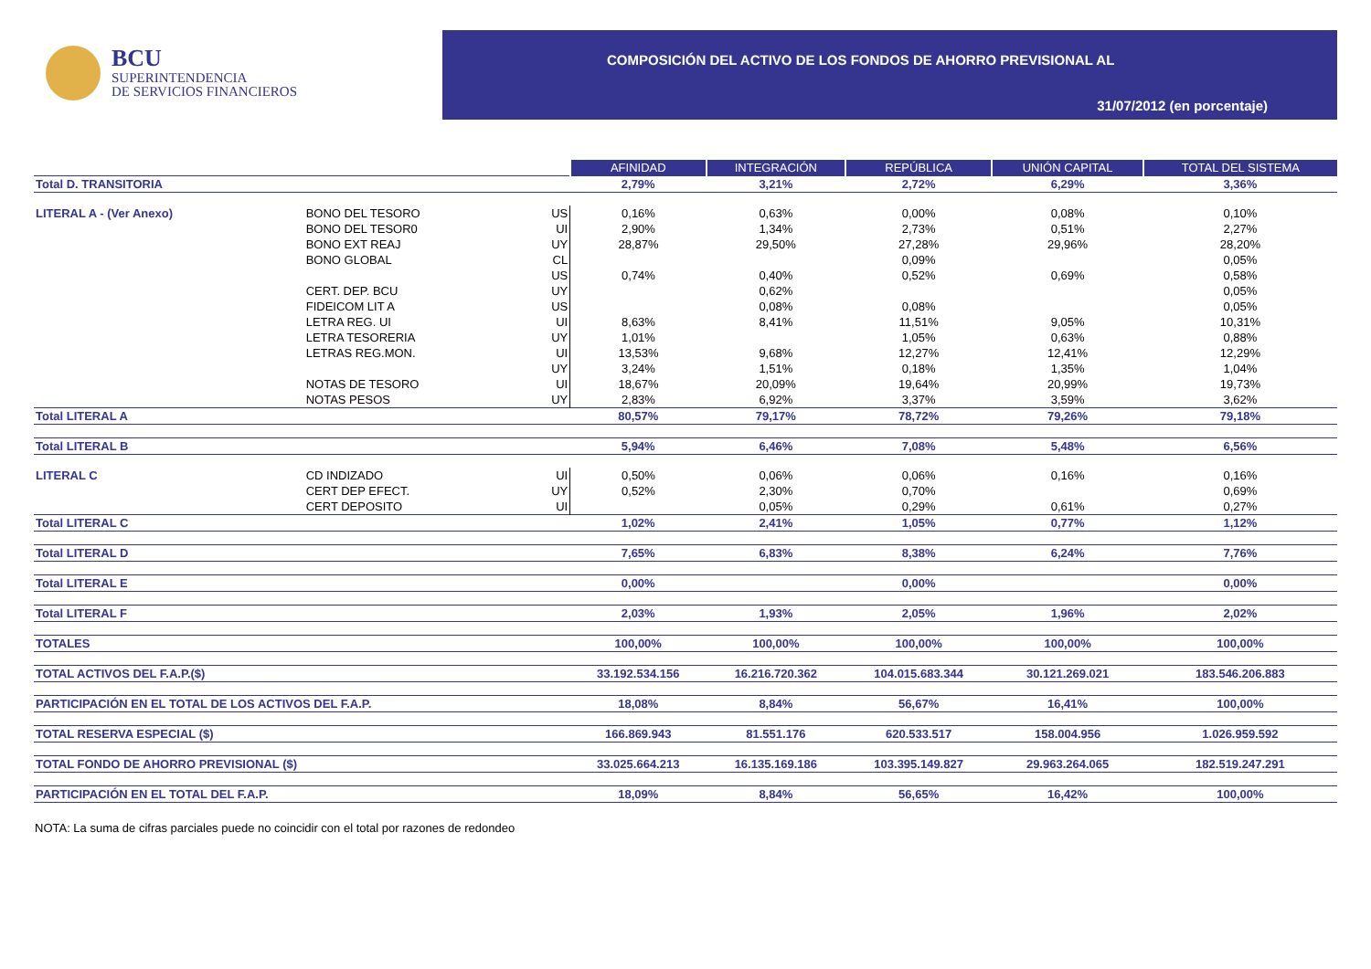BCU
SUPERINTENDENCIA
DE SERVICIOS FINANCIEROS
COMPOSICIÓN DEL ACTIVO DE LOS FONDOS DE AHORRO PREVISIONAL AL
31/07/2012 (en porcentaje)
| | | | AFINIDAD | INTEGRACIÓN | REPÚBLICA | UNIÓN CAPITAL | TOTAL DEL SISTEMA |
| Total D. TRANSITORIA | | | 2,79% | 3,21% | 2,72% | 6,29% | 3,36% |
| LITERAL A - (Ver Anexo) | BONO DEL TESORO | US | 0,16% | 0,63% | 0,00% | 0,08% | 0,10% |
| | BONO DEL TESOR0 | UI | 2,90% | 1,34% | 2,73% | 0,51% | 2,27% |
| | BONO EXT REAJ | UY | 28,87% | 29,50% | 27,28% | 29,96% | 28,20% |
| | BONO GLOBAL | CL | | | 0,09% | | 0,05% |
| | | US | 0,74% | 0,40% | 0,52% | 0,69% | 0,58% |
| | CERT. DEP. BCU | UY | | 0,62% | | | 0,05% |
| | FIDEICOM LIT A | US | | 0,08% | 0,08% | | 0,05% |
| | LETRA REG. UI | UI | 8,63% | 8,41% | 11,51% | 9,05% | 10,31% |
| | LETRA TESORERIA | UY | 1,01% | | 1,05% | 0,63% | 0,88% |
| | LETRAS REG.MON. | UI | 13,53% | 9,68% | 12,27% | 12,41% | 12,29% |
| | | UY | 3,24% | 1,51% | 0,18% | 1,35% | 1,04% |
| | NOTAS DE TESORO | UI | 18,67% | 20,09% | 19,64% | 20,99% | 19,73% |
| | NOTAS PESOS | UY | 2,83% | 6,92% | 3,37% | 3,59% | 3,62% |
| Total LITERAL A | | | 80,57% | 79,17% | 78,72% | 79,26% | 79,18% |
| Total LITERAL B | | | 5,94% | 6,46% | 7,08% | 5,48% | 6,56% |
| LITERAL C | CD INDIZADO | UI | 0,50% | 0,06% | 0,06% | 0,16% | 0,16% |
| | CERT DEP EFECT. | UY | 0,52% | 2,30% | 0,70% | | 0,69% |
| | CERT DEPOSITO | UI | | 0,05% | 0,29% | 0,61% | 0,27% |
| Total LITERAL C | | | 1,02% | 2,41% | 1,05% | 0,77% | 1,12% |
| Total LITERAL D | | | 7,65% | 6,83% | 8,38% | 6,24% | 7,76% |
| Total LITERAL E | | | 0,00% | | 0,00% | | 0,00% |
| Total LITERAL F | | | 2,03% | 1,93% | 2,05% | 1,96% | 2,02% |
| TOTALES | | | 100,00% | 100,00% | 100,00% | 100,00% | 100,00% |
| TOTAL ACTIVOS DEL F.A.P.($) | | | 33.192.534.156 | 16.216.720.362 | 104.015.683.344 | 30.121.269.021 | 183.546.206.883 |
| PARTICIPACIÓN EN EL TOTAL DE LOS ACTIVOS DEL F.A.P. | | | 18,08% | 8,84% | 56,67% | 16,41% | 100,00% |
| TOTAL RESERVA ESPECIAL ($) | | | 166.869.943 | 81.551.176 | 620.533.517 | 158.004.956 | 1.026.959.592 |
| TOTAL FONDO DE AHORRO PREVISIONAL ($) | | | 33.025.664.213 | 16.135.169.186 | 103.395.149.827 | 29.963.264.065 | 182.519.247.291 |
| PARTICIPACIÓN EN EL TOTAL DEL F.A.P. | | | 18,09% | 8,84% | 56,65% | 16,42% | 100,00% |
NOTA: La suma de cifras parciales puede no coincidir con el total por razones de redondeo